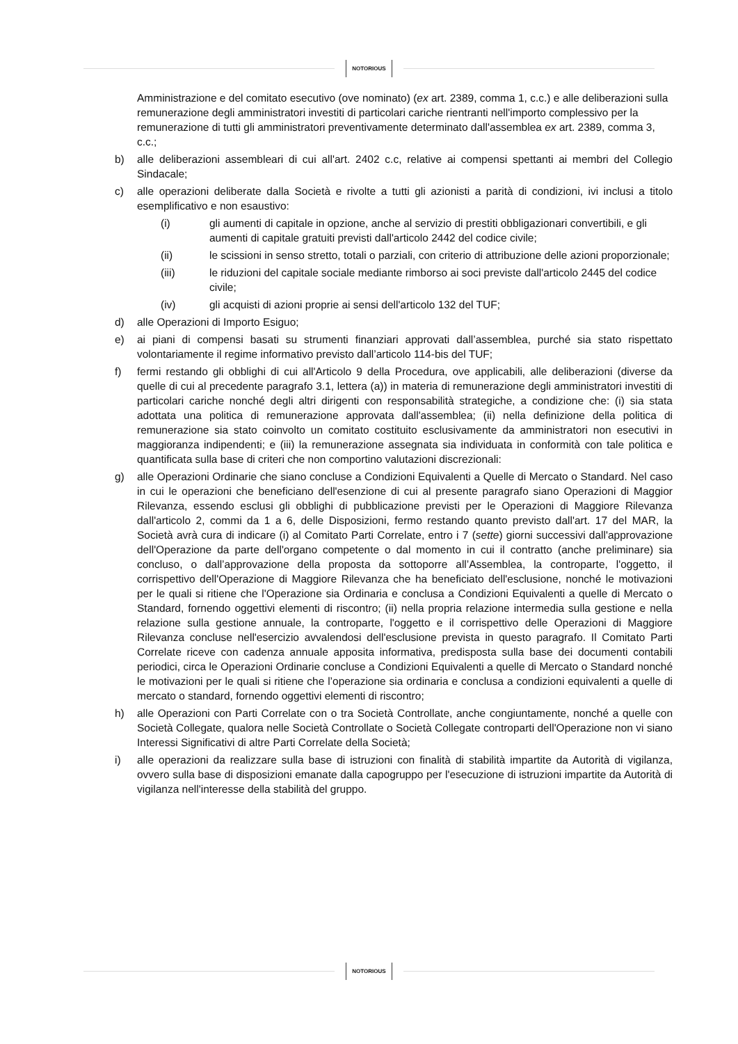NOTORIOUS
Amministrazione e del comitato esecutivo (ove nominato) (ex art. 2389, comma 1, c.c.) e alle deliberazioni sulla remunerazione degli amministratori investiti di particolari cariche rientranti nell'importo complessivo per la remunerazione di tutti gli amministratori preventivamente determinato dall'assemblea ex art. 2389, comma 3, c.c.;
b) alle deliberazioni assembleari di cui all'art. 2402 c.c, relative ai compensi spettanti ai membri del Collegio Sindacale;
c) alle operazioni deliberate dalla Società e rivolte a tutti gli azionisti a parità di condizioni, ivi inclusi a titolo esemplificativo e non esaustivo:
(i) gli aumenti di capitale in opzione, anche al servizio di prestiti obbligazionari convertibili, e gli aumenti di capitale gratuiti previsti dall'articolo 2442 del codice civile;
(ii) le scissioni in senso stretto, totali o parziali, con criterio di attribuzione delle azioni proporzionale;
(iii) le riduzioni del capitale sociale mediante rimborso ai soci previste dall'articolo 2445 del codice civile;
(iv) gli acquisti di azioni proprie ai sensi dell'articolo 132 del TUF;
d) alle Operazioni di Importo Esiguo;
e) ai piani di compensi basati su strumenti finanziari approvati dall’assemblea, purché sia stato rispettato volontariamente il regime informativo previsto dall’articolo 114-bis del TUF;
f) fermi restando gli obblighi di cui all'Articolo 9 della Procedura, ove applicabili, alle deliberazioni (diverse da quelle di cui al precedente paragrafo 3.1, lettera (a)) in materia di remunerazione degli amministratori investiti di particolari cariche nonché degli altri dirigenti con responsabilità strategiche, a condizione che: (i) sia stata adottata una politica di remunerazione approvata dall'assemblea; (ii) nella definizione della politica di remunerazione sia stato coinvolto un comitato costituito esclusivamente da amministratori non esecutivi in maggioranza indipendenti; e (iii) la remunerazione assegnata sia individuata in conformità con tale politica e quantificata sulla base di criteri che non comportino valutazioni discrezionali:
g) alle Operazioni Ordinarie che siano concluse a Condizioni Equivalenti a Quelle di Mercato o Standard. Nel caso in cui le operazioni che beneficiano dell'esenzione di cui al presente paragrafo siano Operazioni di Maggior Rilevanza, essendo esclusi gli obblighi di pubblicazione previsti per le Operazioni di Maggiore Rilevanza dall'articolo 2, commi da 1 a 6, delle Disposizioni, fermo restando quanto previsto dall'art. 17 del MAR, la Società avrà cura di indicare (i) al Comitato Parti Correlate, entro i 7 (sette) giorni successivi dall'approvazione dell'Operazione da parte dell'organo competente o dal momento in cui il contratto (anche preliminare) sia concluso, o dall’approvazione della proposta da sottoporre all’Assemblea, la controparte, l'oggetto, il corrispettivo dell'Operazione di Maggiore Rilevanza che ha beneficiato dell'esclusione, nonché le motivazioni per le quali si ritiene che l'Operazione sia Ordinaria e conclusa a Condizioni Equivalenti a quelle di Mercato o Standard, fornendo oggettivi elementi di riscontro; (ii) nella propria relazione intermedia sulla gestione e nella relazione sulla gestione annuale, la controparte, l'oggetto e il corrispettivo delle Operazioni di Maggiore Rilevanza concluse nell'esercizio avvalendosi dell'esclusione prevista in questo paragrafo. Il Comitato Parti Correlate riceve con cadenza annuale apposita informativa, predisposta sulla base dei documenti contabili periodici, circa le Operazioni Ordinarie concluse a Condizioni Equivalenti a quelle di Mercato o Standard nonché le motivazioni per le quali si ritiene che l’operazione sia ordinaria e conclusa a condizioni equivalenti a quelle di mercato o standard, fornendo oggettivi elementi di riscontro;
h) alle Operazioni con Parti Correlate con o tra Società Controllate, anche congiuntamente, nonché a quelle con Società Collegate, qualora nelle Società Controllate o Società Collegate controparti dell'Operazione non vi siano Interessi Significativi di altre Parti Correlate della Società;
i) alle operazioni da realizzare sulla base di istruzioni con finalità di stabilità impartite da Autorità di vigilanza, ovvero sulla base di disposizioni emanate dalla capogruppo per l'esecuzione di istruzioni impartite da Autorità di vigilanza nell'interesse della stabilità del gruppo.
NOTORIOUS